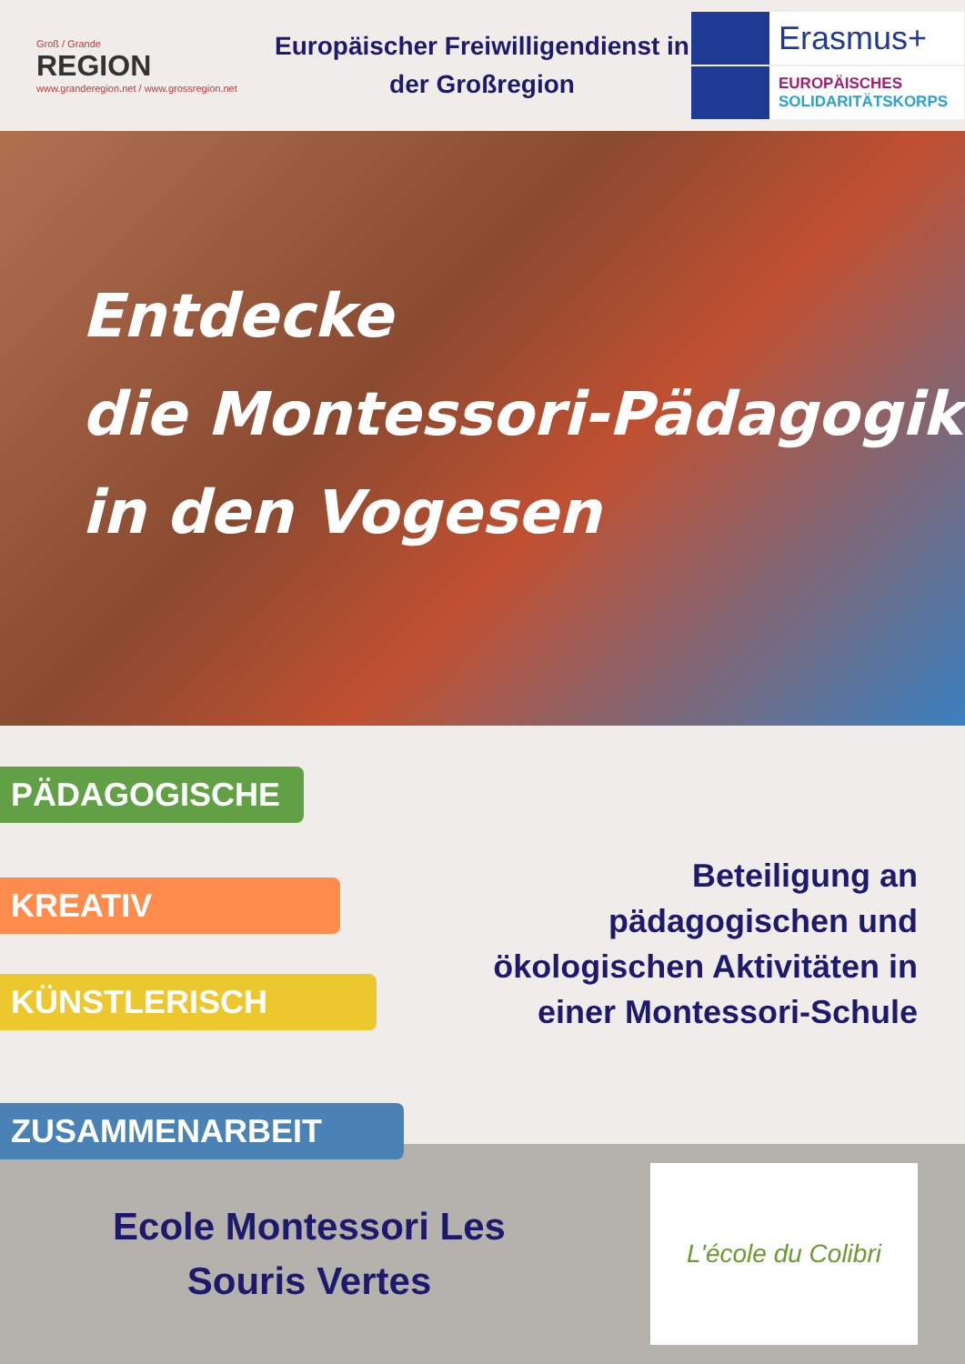Groß / Grande
REGION
www.granderegion.net / www.grossregion.net
Europäischer Freiwilligendienst in der Großregion
Erasmus+
EUROPÄISCHES
SOLIDARITÄTSKORPS
Entdecke
die Montessori-Pädagogik
in den Vogesen
PÄDAGOGISCHE
KREATIV
KÜNSTLERISCH
ZUSAMMENARBEIT
Beteiligung an pädagogischen und ökologischen Aktivitäten in einer Montessori-Schule
Ecole Montessori Les
Souris Vertes
L'école du Colibri